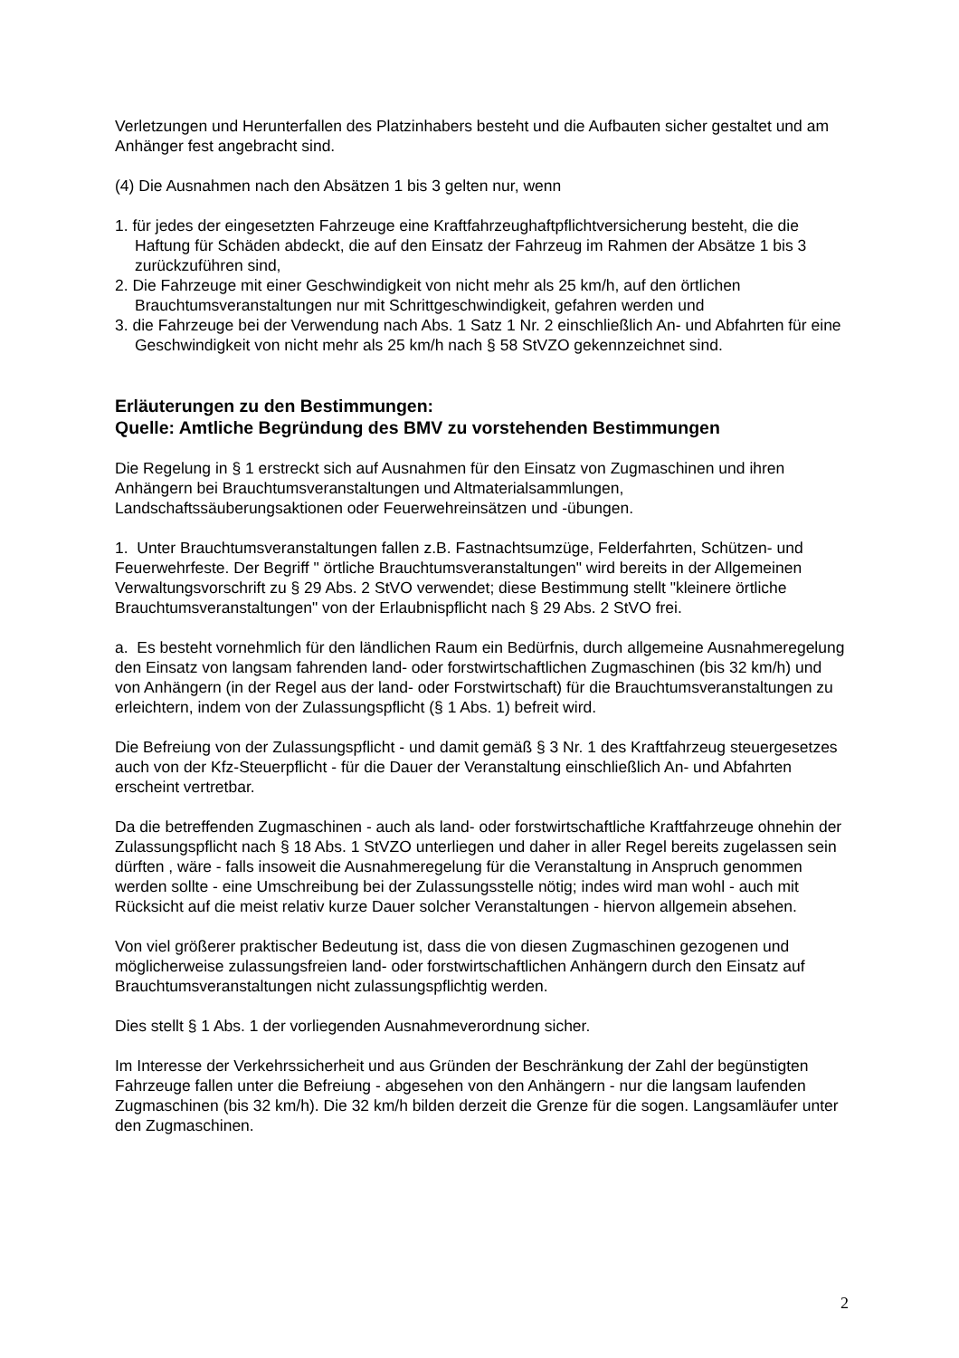Verletzungen und Herunterfallen des Platzinhabers besteht und die Aufbauten sicher gestaltet und am Anhänger fest angebracht sind.
(4) Die Ausnahmen nach den Absätzen 1 bis 3 gelten nur, wenn
1. für jedes der eingesetzten Fahrzeuge eine Kraftfahrzeughaftpflichtversicherung besteht, die die Haftung für Schäden abdeckt, die auf den Einsatz der Fahrzeug im Rahmen der Absätze 1 bis 3 zurückzuführen sind,
2. Die Fahrzeuge mit einer Geschwindigkeit von nicht mehr als 25 km/h, auf den örtlichen Brauchtumsveranstaltungen nur mit Schrittgeschwindigkeit, gefahren werden und
3. die Fahrzeuge bei der Verwendung nach Abs. 1 Satz 1 Nr. 2 einschließlich An- und Abfahrten für eine Geschwindigkeit von nicht mehr als 25 km/h nach § 58 StVZO gekennzeichnet sind.
Erläuterungen zu den Bestimmungen:
Quelle: Amtliche Begründung des BMV zu vorstehenden Bestimmungen
Die Regelung in § 1 erstreckt sich auf Ausnahmen für den Einsatz von Zugmaschinen und ihren Anhängern bei Brauchtumsveranstaltungen und Altmaterialsammlungen, Landschaftssäuberungsaktionen oder Feuerwehreinsätzen und -übungen.
1. Unter Brauchtumsveranstaltungen fallen z.B. Fastnachtsumzüge, Felderfahrten, Schützen- und Feuerwehrfeste. Der Begriff " örtliche Brauchtumsveranstaltungen" wird bereits in der Allgemeinen Verwaltungsvorschrift zu § 29 Abs. 2 StVO verwendet; diese Bestimmung stellt "kleinere örtliche Brauchtumsveranstaltungen" von der Erlaubnispflicht nach § 29 Abs. 2 StVO frei.
a. Es besteht vornehmlich für den ländlichen Raum ein Bedürfnis, durch allgemeine Ausnahmeregelung den Einsatz von langsam fahrenden land- oder forstwirtschaftlichen Zugmaschinen (bis 32 km/h) und von Anhängern (in der Regel aus der land- oder Forstwirtschaft) für die Brauchtumsveranstaltungen zu erleichtern, indem von der Zulassungspflicht (§ 1 Abs. 1) befreit wird.
Die Befreiung von der Zulassungspflicht - und damit gemäß § 3 Nr. 1 des Kraftfahrzeug steuergesetzes auch von der Kfz-Steuerpflicht - für die Dauer der Veranstaltung einschließlich An- und Abfahrten erscheint vertretbar.
Da die betreffenden Zugmaschinen - auch als land- oder forstwirtschaftliche Kraftfahrzeuge ohnehin der Zulassungspflicht nach § 18 Abs. 1 StVZO unterliegen und daher in aller Regel bereits zugelassen sein dürften , wäre - falls insoweit die Ausnahmeregelung für die Veranstaltung in Anspruch genommen werden sollte - eine Umschreibung bei der Zulassungsstelle nötig; indes wird man wohl - auch mit Rücksicht auf die meist relativ kurze Dauer solcher Veranstaltungen - hiervon allgemein absehen.
Von viel größerer praktischer Bedeutung ist, dass die von diesen Zugmaschinen gezogenen und möglicherweise zulassungsfreien land- oder forstwirtschaftlichen Anhängern durch den Einsatz auf Brauchtumsveranstaltungen nicht zulassungspflichtig werden.
Dies stellt § 1 Abs. 1 der vorliegenden Ausnahmeverordnung sicher.
Im Interesse der Verkehrssicherheit und aus Gründen der Beschränkung der Zahl der begünstigten Fahrzeuge fallen unter die Befreiung - abgesehen von den Anhängern - nur die langsam laufenden Zugmaschinen (bis 32 km/h). Die 32 km/h bilden derzeit die Grenze für die sogen. Langsamläufer unter den Zugmaschinen.
2